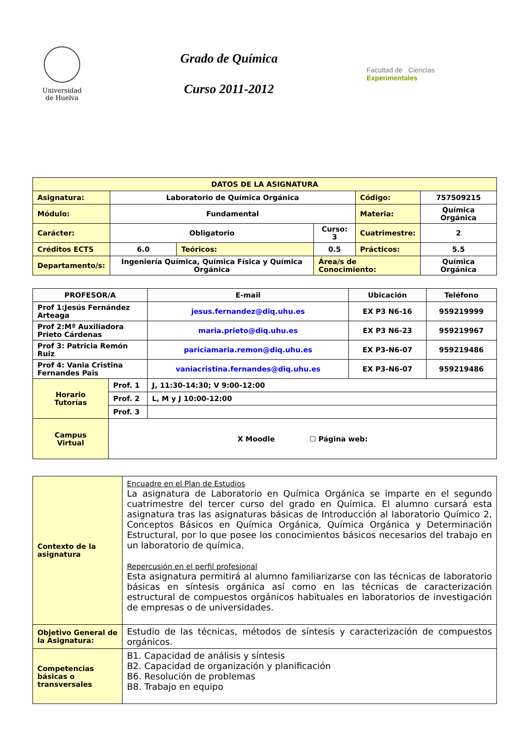Universidad
de Huelva
Grado de Química
Curso 2011-2012
Facultad de Ciencias
Experimentales
| DATOS DE LA ASIGNATURA | | | | | |
| Asignatura: | Laboratorio de Química Orgánica | | | Código: | 757509215 |
| Módulo: | Fundamental | | | Materia: | Química Orgánica |
| Carácter: | Obligatorio | | Curso: 3 | Cuatrimestre: | 2 |
| Créditos ECTS | 6.0 | Teóricos: | 0.5 | Prácticos: | 5.5 |
| Departamento/s: | Ingeniería Química, Química Física y Química Orgánica | | Área/s de Conocimiento: | | Química Orgánica |
| PROFESOR/A | | E-mail | Ubicación | Teléfono |
| --- | --- | --- | --- | --- |
| Prof 1:Jesús Fernández Arteaga | | jesus.fernandez@diq.uhu.es | EX P3 N6-16 | 959219999 |
| Prof 2:Mª Auxiliadora Prieto Cárdenas | | maria.prieto@diq.uhu.es | EX P3 N6-23 | 959219967 |
| Prof 3: Patricia Remón Ruiz | | pariciamaria.remon@diq.uhu.es | EX P3-N6-07 | 959219486 |
| Prof 4: Vania Cristina Fernandes Pais | | vaniacristina.fernandes@diq.uhu.es | EX P3-N6-07 | 959219486 |
| Horario Tutorías | Prof. 1 | J, 11:30-14:30; V 9:00-12:00 | | |
| | Prof. 2 | L, M y J 10:00-12:00 | | |
| | Prof. 3 | | | |
| Campus Virtual | X Moodle ☐ Página web: | | | |
| Contexto de la asignatura | Encuadre en el Plan de Estudios La asignatura de Laboratorio en Química Orgánica se imparte en el segundo cuatrimestre del tercer curso del grado en Química. El alumno cursará esta asignatura tras las asignaturas básicas de Introducción al laboratorio Químico 2, Conceptos Básicos en Química Orgánica, Química Orgánica y Determinación Estructural, por lo que posee los conocimientos básicos necesarios del trabajo en un laboratorio de química. Repercusión en el perfil profesional Esta asignatura permitirá al alumno familiarizarse con las técnicas de laboratorio básicas en síntesis orgánica así como en las técnicas de caracterización estructural de compuestos orgánicos habituales en laboratorios de investigación de empresas o de universidades. |
| Objetivo General de la Asignatura: | Estudio de las técnicas, métodos de síntesis y caracterización de compuestos orgánicos. |
| Competencias básicas o transversales | B1. Capacidad de análisis y síntesis B2. Capacidad de organización y planificación B6. Resolución de problemas B8. Trabajo en equipo |